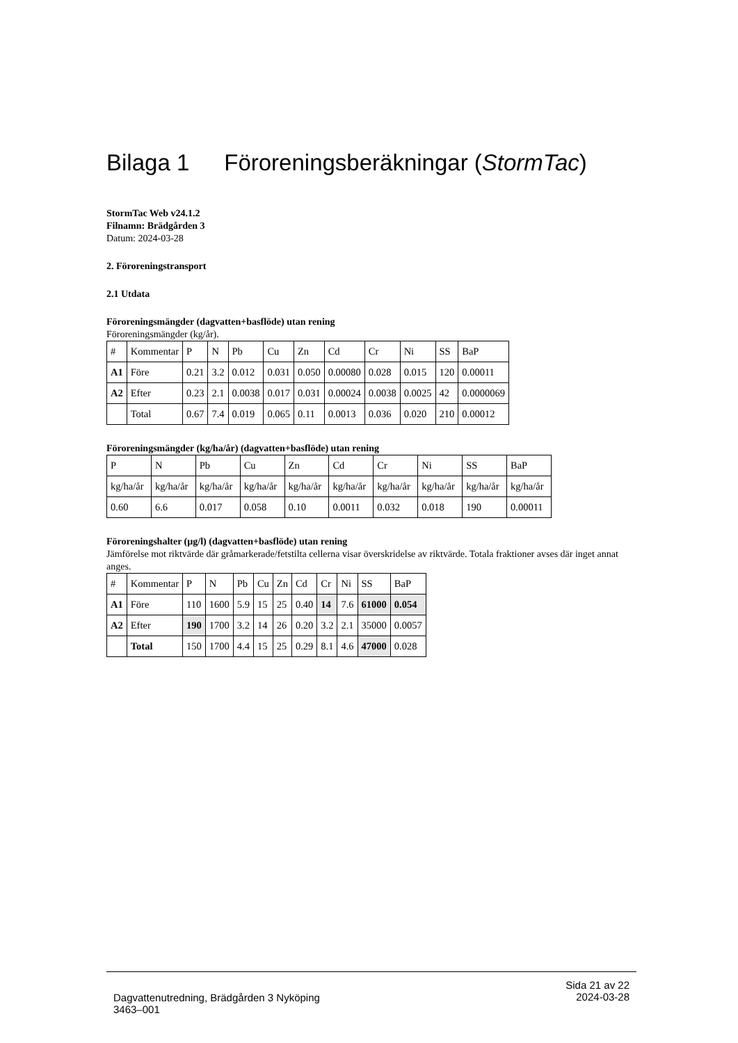Bilaga 1 Föroreningsberäkningar (StormTac)
StormTac Web v24.1.2
Filnamn: Brädgården 3
Datum: 2024-03-28
2. Föroreningstransport
2.1 Utdata
Föroreningsmängder (dagvatten+basflöde) utan rening
Föroreningsmängder (kg/år).
| # | Kommentar | P | N | Pb | Cu | Zn | Cd | Cr | Ni | SS | BaP |
| --- | --- | --- | --- | --- | --- | --- | --- | --- | --- | --- | --- |
| A1 | Före | 0.21 | 3.2 | 0.012 | 0.031 | 0.050 | 0.00080 | 0.028 | 0.015 | 120 | 0.00011 |
| A2 | Efter | 0.23 | 2.1 | 0.0038 | 0.017 | 0.031 | 0.00024 | 0.0038 | 0.0025 | 42 | 0.0000069 |
| | Total | 0.67 | 7.4 | 0.019 | 0.065 | 0.11 | 0.0013 | 0.036 | 0.020 | 210 | 0.00012 |
Föroreningsmängder (kg/ha/år) (dagvatten+basflöde) utan rening
| P | N | Pb | Cu | Zn | Cd | Cr | Ni | SS | BaP |
| --- | --- | --- | --- | --- | --- | --- | --- | --- | --- |
| kg/ha/år | kg/ha/år | kg/ha/år | kg/ha/år | kg/ha/år | kg/ha/år | kg/ha/år | kg/ha/år | kg/ha/år | kg/ha/år |
| 0.60 | 6.6 | 0.017 | 0.058 | 0.10 | 0.0011 | 0.032 | 0.018 | 190 | 0.00011 |
Föroreningshalter (µg/l) (dagvatten+basflöde) utan rening
Jämförelse mot riktvärde där gråmarkerade/fetstilta cellerna visar överskridelse av riktvärde. Totala fraktioner avses där inget annat anges.
| # | Kommentar | P | N | Pb | Cu | Zn | Cd | Cr | Ni | SS | BaP |
| --- | --- | --- | --- | --- | --- | --- | --- | --- | --- | --- | --- |
| A1 | Före | 110 | 1600 | 5.9 | 15 | 25 | 0.40 | 14 | 7.6 | 61000 | 0.054 |
| A2 | Efter | 190 | 1700 | 3.2 | 14 | 26 | 0.20 | 3.2 | 2.1 | 35000 | 0.0057 |
| | Total | 150 | 1700 | 4.4 | 15 | 25 | 0.29 | 8.1 | 4.6 | 47000 | 0.028 |
Sida 21 av 22
2024-03-28
Dagvattenutredning, Brädgården 3 Nyköping
3463–001